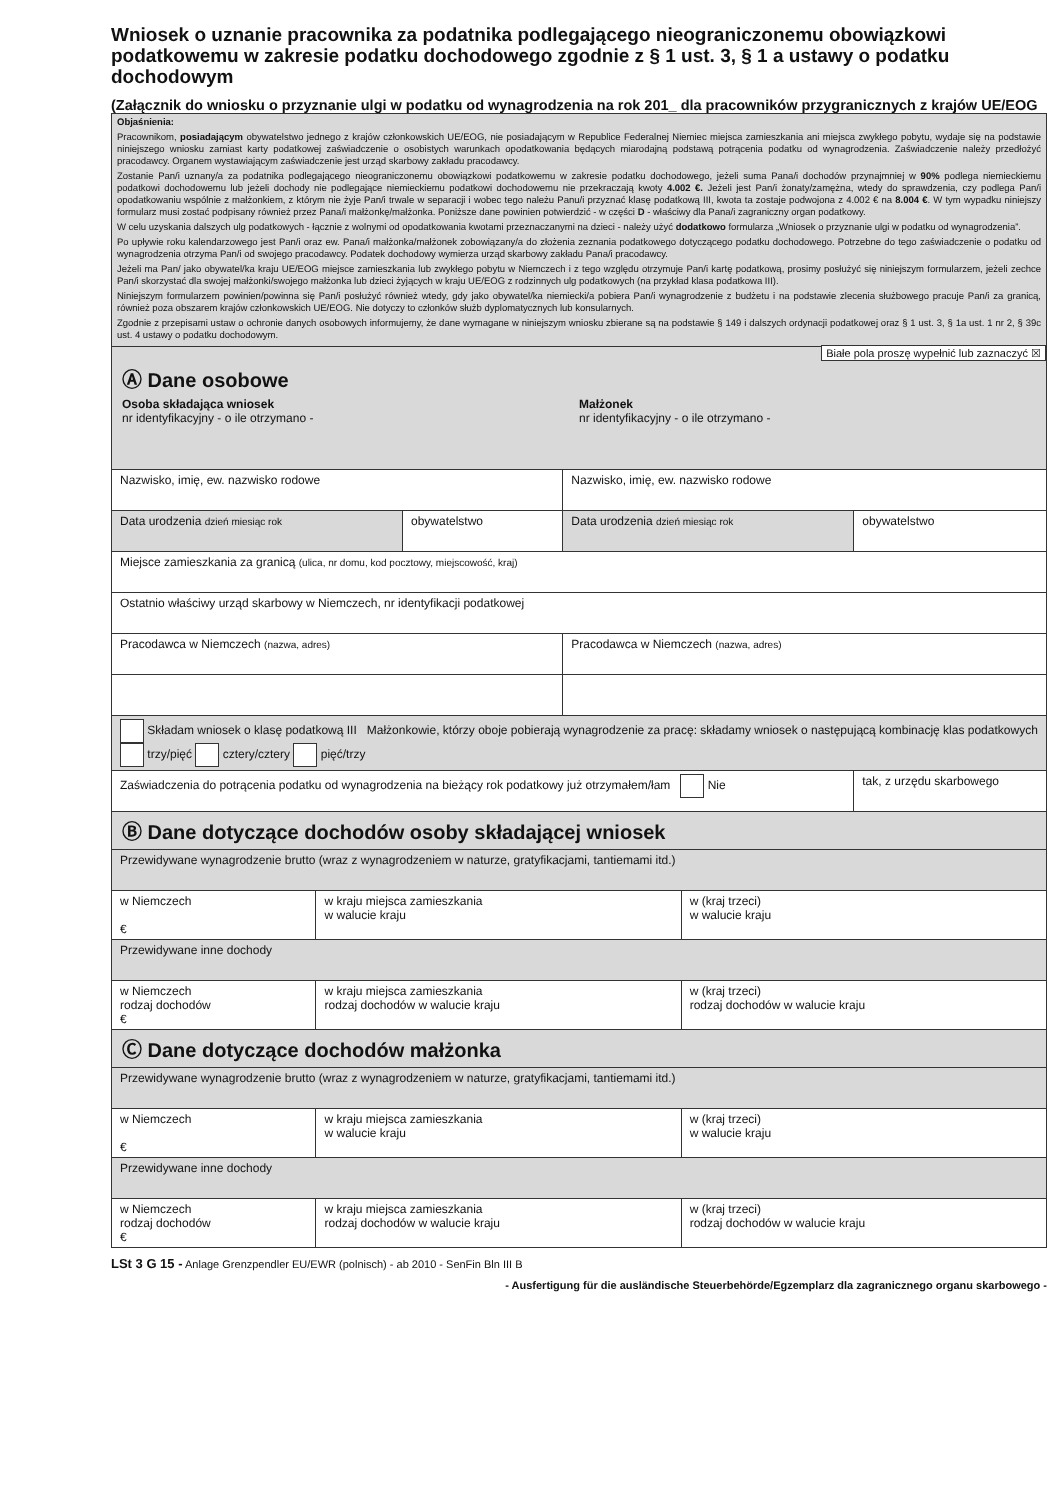Wniosek o uznanie pracownika za podatnika podlegającego nieograniczonemu obowiązkowi podatkowemu w zakresie podatku dochodowego zgodnie z § 1 ust. 3, § 1 a ustawy o podatku dochodowym
(Załącznik do wniosku o przyznanie ulgi w podatku od wynagrodzenia na rok 201_ dla pracowników przygranicznych z krajów UE/EOG
Objaśnienia:
Pracownikom, posiadającym obywatelstwo jednego z krajów członkowskich UE/EOG, nie posiadającym w Republice Federalnej Niemiec miejsca zamieszkania ani miejsca zwykłego pobytu, wydaje się na podstawie niniejszego wniosku zamiast karty podatkowej zaświadczenie o osobistych warunkach opodatkowania będących miarodajną podstawą potrącenia podatku od wynagrodzenia. Zaświadczenie należy przedłożyć pracodawcy. Organem wystawiającym zaświadczenie jest urząd skarbowy zakładu pracodawcy.
Zostanie Pan/i uznany/a za podatnika podlegającego nieograniczonemu obowiązkowi podatkowemu w zakresie podatku dochodowego, jeżeli suma Pana/i dochodów przynajmniej w 90% podlega niemieckiemu podatkowi dochodowemu lub jeżeli dochody nie podlegające niemieckiemu podatkowi dochodowemu nie przekraczają kwoty 4.002 €. Jeżeli jest Pan/i żonaty/zamężna, wtedy do sprawdzenia, czy podlega Pan/i opodatkowaniu wspólnie z małżonkiem, z którym nie żyje Pan/i trwale w separacji i wobec tego należu Panu/i przyznać klasę podatkową III, kwota ta zostaje podwojona z 4.002 € na 8.004 €. W tym wypadku niniejszy formularz musi zostać podpisany również przez Pana/i małżonkę/małżonka. Poniższe dane powinien potwierdzić - w części D - właściwy dla Pana/i zagraniczny organ podatkowy.
W celu uzyskania dalszych ulg podatkowych - łącznie z wolnymi od opodatkowania kwotami przeznaczanymi na dzieci - należy użyć dodatkowo formularza „Wniosek o przyznanie ulgi w podatku od wynagrodzenia”.
Po upływie roku kalendarzowego jest Pan/i oraz ew. Pana/i małżonka/małżonek zobowiązany/a do złożenia zeznania podatkowego dotyczącego podatku dochodowego. Potrzebne do tego zaświadczenie o podatku od wynagrodzenia otrzyma Pan/i od swojego pracodawcy. Podatek dochodowy wymierza urząd skarbowy zakładu Pana/i pracodawcy.
Jeżeli ma Pan/ jako obywatel/ka kraju UE/EOG miejsce zamieszkania lub zwykłego pobytu w Niemczech i z tego względu otrzymuje Pan/i kartę podatkową, prosimy posłużyć się niniejszym formularzem, jeżeli zechce Pan/i skorzystać dla swojej małżonki/swojego małżonka lub dzieci żyjących w kraju UE/EOG z rodzinnych ulg podatkowych (na przykład klasa podatkowa III).
Niniejszym formularzem powinien/powinna się Pan/i posłużyć również wtedy, gdy jako obywatel/ka niemiecki/a pobiera Pan/i wynagrodzenie z budżetu i na podstawie zlecenia służbowego pracuje Pan/i za granicą, również poza obszarem krajów członkowskich UE/EOG. Nie dotyczy to członków służb dyplomatycznych lub konsularnych.
Zgodnie z przepisami ustaw o ochronie danych osobowych informujemy, że dane wymagane w niniejszym wniosku zbierane są na podstawie § 149 i dalszych ordynacji podatkowej oraz § 1 ust. 3, § 1a ust. 1 nr 2, § 39c ust. 4 ustawy o podatku dochodowym.
Białe pola proszę wypełnić lub zaznaczyć ☒
Ⓐ Dane osobowe
Osoba składająca wniosek
nr identyfikacyjny - o ile otrzymano -
Małżonek
nr identyfikacyjny - o ile otrzymano -
| Nazwisko, imię, ew. nazwisko rodowe | | Nazwisko, imię, ew. nazwisko rodowe | |
| Data urodzenia dzień miesiąc rok | obywatelstwo | Data urodzenia dzień miesiąc rok | obywatelstwo |
| Miejsce zamieszkania za granicą (ulica, nr domu, kod pocztowy, miejscowość, kraj) | | | |
| Ostatnio właściwy urząd skarbowy w Niemczech, nr identyfikacji podatkowej | | | |
| Pracodawca w Niemczech (nazwa, adres) | | Pracodawca w Niemczech (nazwa, adres) | |
| Składam wniosek o klasę podatkową III Małżonkowie, którzy oboje pobierają wynagrodzenie za pracę: składamy wniosek o następującą kombinację klas podatkowych trzy/pięć cztery/cztery pięć/trzy | | | |
| Zaświadczenia do potrącenia podatku od wynagrodzenia na bieżący rok podatkowy już otrzymałem/łam Nie | | | tak, z urzędu skarbowego |
Ⓑ Dane dotyczące dochodów osoby składającej wniosek
| Przewidywane wynagrodzenie brutto (wraz z wynagrodzeniem w naturze, gratyfikacjami, tantiemami itd.) | | |
| w Niemczech € | w kraju miejsca zamieszkania w walucie kraju | w (kraj trzeci) w walucie kraju |
| Przewidywane inne dochody | | |
| w Niemczech rodzaj dochodów € | w kraju miejsca zamieszkania rodzaj dochodów w walucie kraju | w (kraj trzeci) rodzaj dochodów w walucie kraju |
Ⓒ Dane dotyczące dochodów małżonka
| Przewidywane wynagrodzenie brutto (wraz z wynagrodzeniem w naturze, gratyfikacjami, tantiemami itd.) | | |
| w Niemczech € | w kraju miejsca zamieszkania w walucie kraju | w (kraj trzeci) w walucie kraju |
| Przewidywane inne dochody | | |
| w Niemczech rodzaj dochodów € | w kraju miejsca zamieszkania rodzaj dochodów w walucie kraju | w (kraj trzeci) rodzaj dochodów w walucie kraju |
LSt 3 G 15 - Anlage Grenzpendler EU/EWR (polnisch) - ab 2010 - SenFin Bln III B
- Ausfertigung für die ausländische Steuerbehörde/Egzemplarz dla zagranicznego organu skarbowego -